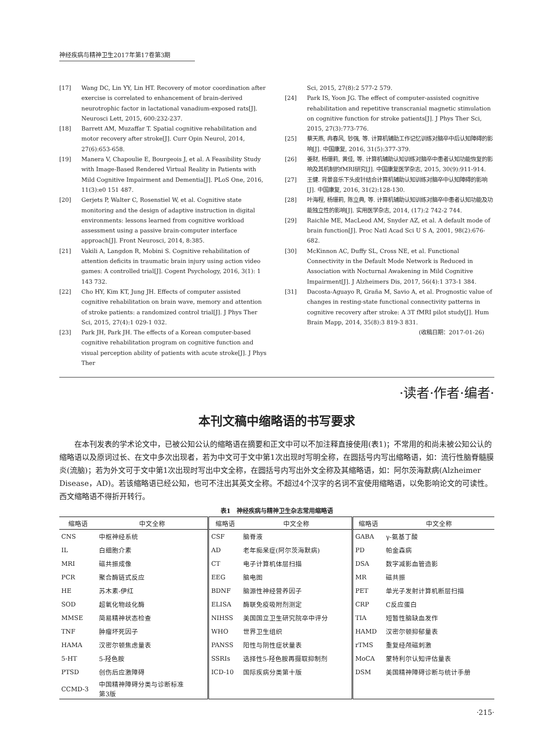神经疾病与精神卫生2017年第17卷第3期
[17] Wang DC, Lin YY, Lin HT. Recovery of motor coordination after exercise is correlated to enhancement of brain-derived neurotrophic factor in lactational vanadium-exposed rats[J]. Neurosci Lett, 2015, 600:232-237.
[18] Barrett AM, Muzaffar T. Spatial cognitive rehabilitation and motor recovery after stroke[J]. Curr Opin Neurol, 2014, 27(6):653-658.
[19] Manera V, Chapoulie E, Bourgeois J, et al. A Feasibility Study with Image-Based Rendered Virtual Reality in Patients with Mild Cognitive Impairment and Dementia[J]. PLoS One, 2016, 11(3):e0 151 487.
[20] Gerjets P, Walter C, Rosenstiel W, et al. Cognitive state monitoring and the design of adaptive instruction in digital environments: lessons learned from cognitive workload assessment using a passive brain-computer interface approach[J]. Front Neurosci, 2014, 8:385.
[21] Vakili A, Langdon R, Mobini S. Cognitive rehabilitation of attention deficits in traumatic brain injury using action video games: A controlled trial[J]. Cogent Psychology, 2016, 3(1): 1 143 732.
[22] Cho HY, Kim KT, Jung JH. Effects of computer assisted cognitive rehabilitation on brain wave, memory and attention of stroke patients: a randomized control trial[J]. J Phys Ther Sci, 2015, 27(4):1 029-1 032.
[23] Park JH, Park JH. The effects of a Korean computer-based cognitive rehabilitation program on cognitive function and visual perception ability of patients with acute stroke[J]. J Phys Ther
Sci, 2015, 27(8):2 577-2 579.
[24] Park IS, Yoon JG. The effect of computer-assisted cognitive rehabilitation and repetitive transcranial magnetic stimulation on cognitive function for stroke patients[J]. J Phys Ther Sci, 2015, 27(3):773-776.
[25] 蔡天燕, 冉春风, 钞强, 等. 计算机辅助工作记忆训练对脑卒中后认知障碍的影响[J]. 中国康复, 2016, 31(5):377-379.
[26] 姜财, 杨珊莉, 黄佳, 等. 计算机辅助认知训练对脑卒中患者认知功能恢复的影响及其机制的fMRI研究[J]. 中国康复医学杂志, 2015, 30(9):911-914.
[27] 王健. 背景音乐下头皮针结合计算机辅助认知训练对脑卒中认知障碍的影响[J]. 中国康复, 2016, 31(2):128-130.
[28] 叶海程, 杨珊莉, 陈立典, 等. 计算机辅助认知训练对脑卒中患者认知功能及功能独立性的影响[J]. 实用医学杂志, 2014, (17):2 742-2 744.
[29] Raichle ME, MacLeod AM, Snyder AZ, et al. A default mode of brain function[J]. Proc Natl Acad Sci U S A, 2001, 98(2):676-682.
[30] McKinnon AC, Duffy SL, Cross NE, et al. Functional Connectivity in the Default Mode Network is Reduced in Association with Nocturnal Awakening in Mild Cognitive Impairment[J]. J Alzheimers Dis, 2017, 56(4):1 373-1 384.
[31] Dacosta-Aguayo R, Graña M, Savio A, et al. Prognostic value of changes in resting-state functional connectivity patterns in cognitive recovery after stroke: A 3T fMRI pilot study[J]. Hum Brain Mapp, 2014, 35(8):3 819-3 831.
(收稿日期：2017-01-26)
·读者·作者·编者·
本刊文稿中缩略语的书写要求
在本刊发表的学术论文中，已被公知公认的缩略语在摘要和正文中可以不加注释直接使用(表1)；不常用的和尚未被公知公认的缩略语以及原词过长、在文中多次出现者，若为中文可于文中第1次出现时写明全称，在圆括号内写出缩略语，如：流行性脑脊髓膜炎(流脑)；若为外文可于文中第1次出现时写出中文全称，在圆括号内写出外文全称及其缩略语，如：阿尔茨海默病(Alzheimer Disease，AD)。若该缩略语已经公知，也可不注出其英文全称。不超过4个汉字的名词不宜使用缩略语，以免影响论文的可读性。西文缩略语不得折开转行。
表1　神经疾病与精神卫生杂志常用缩略语
| 缩略语 | 中文全称 | 缩略语 | 中文全称 | 缩略语 | 中文全称 |
| --- | --- | --- | --- | --- | --- |
| CNS | 中枢神经系统 | CSF | 脑脊液 | GABA | γ-氨基丁酸 |
| IL | 白细胞介素 | AD | 老年痴呆症(阿尔茨海默病) | PD | 帕金森病 |
| MRI | 磁共振成像 | CT | 电子计算机体层扫描 | DSA | 数字减影血管造影 |
| PCR | 聚合酶链式反应 | EEG | 脑电图 | MR | 磁共振 |
| HE | 苏木素-伊红 | BDNF | 脑源性神经营养因子 | PET | 单光子发射计算机断层扫描 |
| SOD | 超氧化物歧化酶 | ELISA | 酶联免疫吸附剂测定 | CRP | C反应蛋白 |
| MMSE | 简易精神状态检查 | NIHSS | 美国国立卫生研究院卒中评分 | TIA | 短暂性脑缺血发作 |
| TNF | 肿瘤坏死因子 | WHO | 世界卫生组织 | HAMD | 汉密尔顿抑郁量表 |
| HAMA | 汉密尔顿焦虑量表 | PANSS | 阳性与阴性症状量表 | rTMS | 重复经颅磁刺激 |
| 5-HT | 5-羟色胺 | SSRIs | 选择性5-羟色胺再摄取抑制剂 | MoCA | 蒙特利尔认知评估量表 |
| PTSD | 创伤后应激障碍 | ICD-10 | 国际疾病分类第十版 | DSM | 美国精神障碍诊断与统计手册 |
| CCMD-3 | 中国精神障碍分类与诊断标准 第3版 | | | | |
·215·